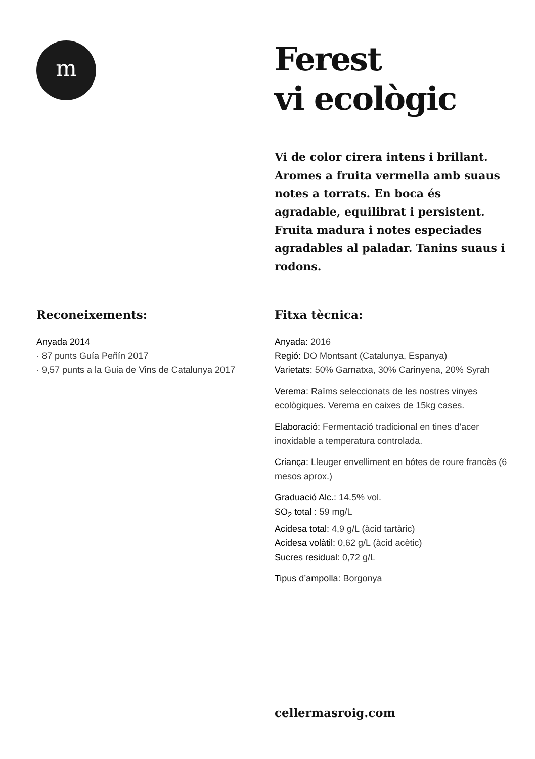m
Ferest
vi ecològic
Vi de color cirera intens i brillant. Aromes a fruita vermella amb suaus notes a torrats. En boca és agradable, equilibrat i persistent. Fruita madura i notes especiades agradables al paladar. Tanins suaus i rodons.
Reconeixements:
Anyada 2014
· 87 punts Guía Peñín 2017
· 9,57 punts a la Guia de Vins de Catalunya 2017
Fitxa tècnica:
Anyada: 2016
Regió: DO Montsant (Catalunya, Espanya)
Varietats: 50% Garnatxa, 30% Carinyena, 20% Syrah
Verema: Raïms seleccionats de les nostres vinyes ecològiques. Verema en caixes de 15kg cases.
Elaboració: Fermentació tradicional en tines d’acer inoxidable a temperatura controlada.
Criança: Lleuger envelliment en bótes de roure francès (6 mesos aprox.)
Graduació Alc.: 14.5% vol.
SO<sub>2</sub> total : 59 mg/L
Acidesa total: 4,9 g/L (àcid tartàric)
Acidesa volàtil: 0,62 g/L (àcid acètic)
Sucres residual: 0,72 g/L
Tipus d’ampolla: Borgonya
cellermasroig.com